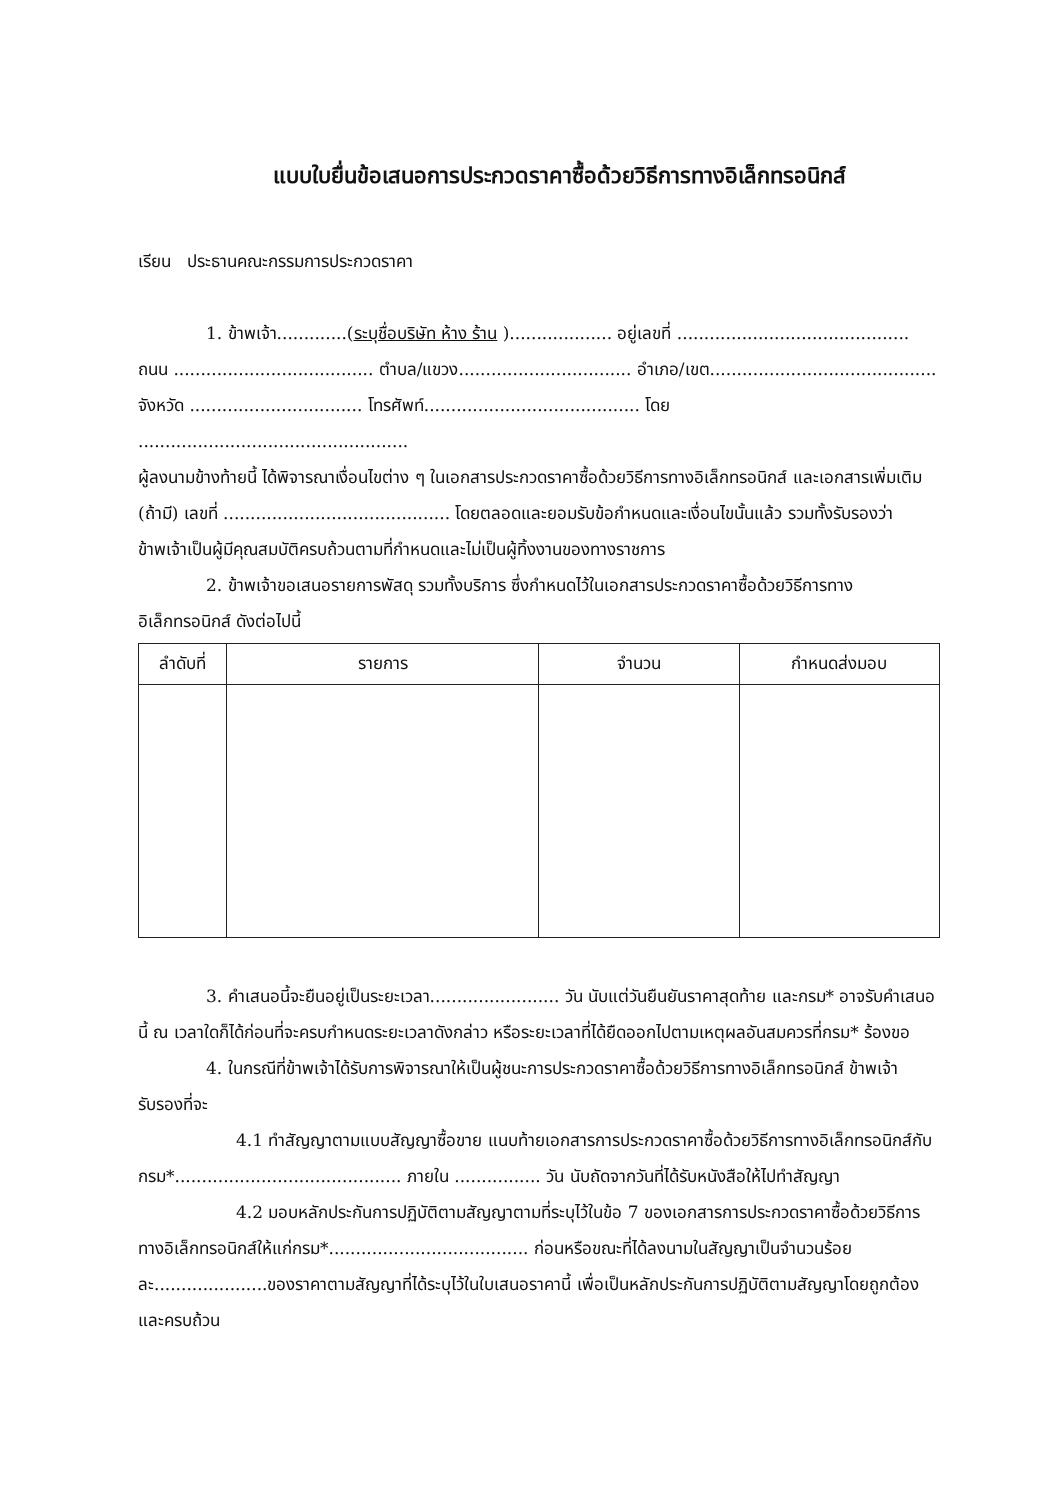แบบใบยื่นข้อเสนอการประกวดราคาซื้อด้วยวิธีการทางอิเล็กทรอนิกส์
เรียน ประธานคณะกรรมการประกวดราคา
1. ข้าพเจ้า.............(ระบุชื่อบริษัท ห้าง ร้าน )................... อยู่เลขที่ ...........................................
ถนน ..................................... ตำบล/แขวง................................ อำเภอ/เขต..........................................
จังหวัด ................................ โทรศัพท์........................................ โดย ..................................................
ผู้ลงนามข้างท้ายนี้ ได้พิจารณาเงื่อนไขต่าง ๆ ในเอกสารประกวดราคาซื้อด้วยวิธีการทางอิเล็กทรอนิกส์ และเอกสารเพิ่มเติม (ถ้ามี) เลขที่ .......................................... โดยตลอดและยอมรับข้อกำหนดและเงื่อนไขนั้นแล้ว รวมทั้งรับรองว่าข้าพเจ้าเป็นผู้มีคุณสมบัติครบถ้วนตามที่กำหนดและไม่เป็นผู้ทิ้งงานของทางราชการ
2. ข้าพเจ้าขอเสนอรายการพัสดุ รวมทั้งบริการ ซึ่งกำหนดไว้ในเอกสารประกวดราคาซื้อด้วยวิธีการทางอิเล็กทรอนิกส์ ดังต่อไปนี้
| ลำดับที่ | รายการ | จำนวน | กำหนดส่งมอบ |
| --- | --- | --- | --- |
3. คำเสนอนี้จะยืนอยู่เป็นระยะเวลา........................ วัน นับแต่วันยืนยันราคาสุดท้าย และกรม* อาจรับคำเสนอนี้ ณ เวลาใดก็ได้ก่อนที่จะครบกำหนดระยะเวลาดังกล่าว หรือระยะเวลาที่ได้ยืดออกไปตามเหตุผลอันสมควรที่กรม* ร้องขอ
4. ในกรณีที่ข้าพเจ้าได้รับการพิจารณาให้เป็นผู้ชนะการประกวดราคาซื้อด้วยวิธีการทางอิเล็กทรอนิกส์ ข้าพเจ้ารับรองที่จะ
4.1 ทำสัญญาตามแบบสัญญาซื้อขาย แนบท้ายเอกสารการประกวดราคาซื้อด้วยวิธีการทางอิเล็กทรอนิกส์กับกรม*.......................................... ภายใน ................ วัน นับถัดจากวันที่ได้รับหนังสือให้ไปทำสัญญา
4.2 มอบหลักประกันการปฏิบัติตามสัญญาตามที่ระบุไว้ในข้อ 7 ของเอกสารการประกวดราคาซื้อด้วยวิธีการทางอิเล็กทรอนิกส์ให้แก่กรม*..................................... ก่อนหรือขณะที่ได้ลงนามในสัญญาเป็นจำนวนร้อยละ.....................ของราคาตามสัญญาที่ได้ระบุไว้ในใบเสนอราคานี้ เพื่อเป็นหลักประกันการปฏิบัติตามสัญญาโดยถูกต้องและครบถ้วน